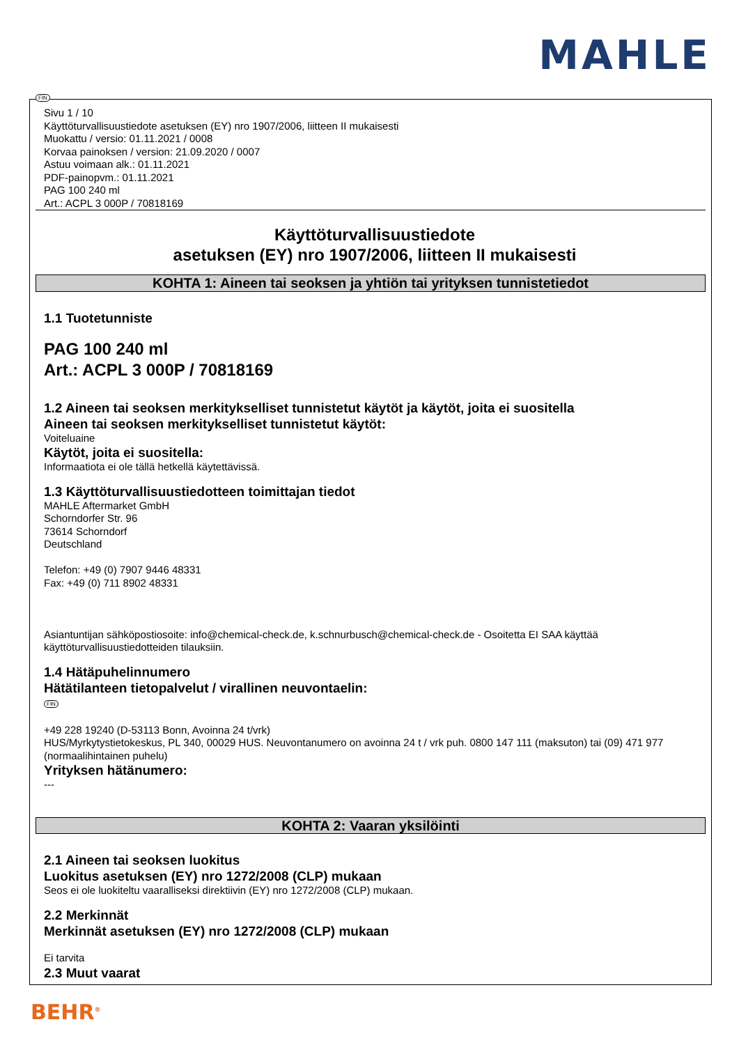MAHLE
FIN
Sivu 1 / 10
Käyttöturvallisuustiedote asetuksen (EY) nro 1907/2006, liitteen II mukaisesti
Muokattu / versio: 01.11.2021 / 0008
Korvaa painoksen / version: 21.09.2020 / 0007
Astuu voimaan alk.: 01.11.2021
PDF-painopvm.: 01.11.2021
PAG 100 240 ml
Art.: ACPL 3 000P / 70818169
Käyttöturvallisuustiedote
asetuksen (EY) nro 1907/2006, liitteen II mukaisesti
KOHTA 1: Aineen tai seoksen ja yhtiön tai yrityksen tunnistetiedot
1.1 Tuotetunniste
PAG 100 240 ml
Art.: ACPL 3 000P / 70818169
1.2 Aineen tai seoksen merkitykselliset tunnistetut käytöt ja käytöt, joita ei suositella
Aineen tai seoksen merkitykselliset tunnistetut käytöt:
Voiteluaine
Käytöt, joita ei suositella:
Informaatiota ei ole tällä hetkellä käytettävissä.
1.3 Käyttöturvallisuustiedotteen toimittajan tiedot
MAHLE Aftermarket GmbH
Schorndorfer Str. 96
73614 Schorndorf
Deutschland
Telefon: +49 (0) 7907 9446 48331
Fax: +49 (0) 711 8902 48331
Asiantuntijan sähköpostiosoite: info@chemical-check.de, k.schnurbusch@chemical-check.de - Osoitetta EI SAA käyttää käyttöturvallisuustiedotteiden tilauksiin.
1.4 Hätäpuhelinnumero
Hätätilanteen tietopalvelut / virallinen neuvontaelin:
FIN
+49 228 19240 (D-53113 Bonn, Avoinna 24 t/vrk)
HUS/Myrkytystietokeskus, PL 340, 00029 HUS. Neuvontanumero on avoinna 24 t / vrk puh. 0800 147 111 (maksuton) tai (09) 471 977 (normaalihintainen puhelu)
Yrityksen hätänumero:
---
KOHTA 2: Vaaran yksilöinti
2.1 Aineen tai seoksen luokitus
Luokitus asetuksen (EY) nro 1272/2008 (CLP) mukaan
Seos ei ole luokiteltu vaaralliseksi direktiivin (EY) nro 1272/2008 (CLP) mukaan.
2.2 Merkinnät
Merkinnät asetuksen (EY) nro 1272/2008 (CLP) mukaan
Ei tarvita
2.3 Muut vaarat
BEHR<sup>®</sup>